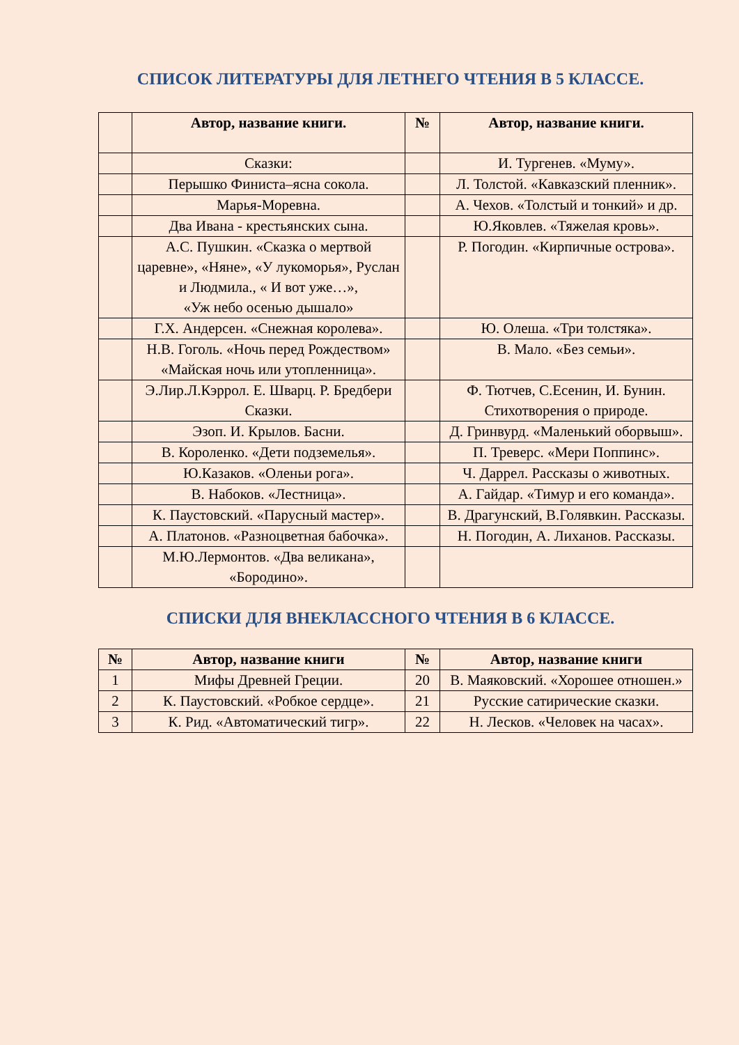СПИСОК ЛИТЕРАТУРЫ ДЛЯ ЛЕТНЕГО ЧТЕНИЯ В 5 КЛАССЕ.
| | Автор, название книги. | № | Автор, название книги. |
| --- | --- | --- | --- |
| | Сказки: | | И. Тургенев. «Муму». |
| | Перышко Финиста–ясна сокола. | | Л. Толстой. «Кавказский пленник». |
| | Марья-Моревна. | | А. Чехов. «Толстый и тонкий» и др. |
| | Два Ивана - крестьянских сына. | | Ю.Яковлев. «Тяжелая кровь». |
| | А.С. Пушкин. «Сказка о мертвой царевне», «Няне», «У лукоморья», Руслан и Людмила., « И вот уже…», «Уж небо осенью дышало» | | Р. Погодин. «Кирпичные острова». |
| | Г.Х. Андерсен. «Снежная королева». | | Ю. Олеша. «Три толстяка». |
| | Н.В. Гоголь. «Ночь перед Рождеством» «Майская ночь или утопленница». | | В. Мало. «Без семьи». |
| | Э.Лир.Л.Кэррол. Е. Шварц. Р. Бредбери Сказки. | | Ф. Тютчев, С.Есенин, И. Бунин. Стихотворения о природе. |
| | Эзоп. И. Крылов. Басни. | | Д. Гринвурд. «Маленький оборвыш». |
| | В. Короленко. «Дети подземелья». | | П. Треверс. «Мери Поппинс». |
| | Ю.Казаков. «Оленьи рога». | | Ч. Даррел. Рассказы о животных. |
| | В. Набоков. «Лестница». | | А. Гайдар. «Тимур и его команда». |
| | К. Паустовский. «Парусный мастер». | | В. Драгунский, В.Голявкин. Рассказы. |
| | А. Платонов. «Разноцветная бабочка». | | Н. Погодин, А. Лиханов. Рассказы. |
| | М.Ю.Лермонтов. «Два великана», «Бородино». | | |
СПИСКИ ДЛЯ ВНЕКЛАССНОГО ЧТЕНИЯ В 6 КЛАССЕ.
| № | Автор, название книги | № | Автор, название книги |
| --- | --- | --- | --- |
| 1 | Мифы Древней Греции. | 20 | В. Маяковский. «Хорошее отношен.» |
| 2 | К. Паустовский. «Робкое сердце». | 21 | Русские сатирические сказки. |
| 3 | К. Рид. «Автоматический тигр». | 22 | Н. Лесков. «Человек на часах». |